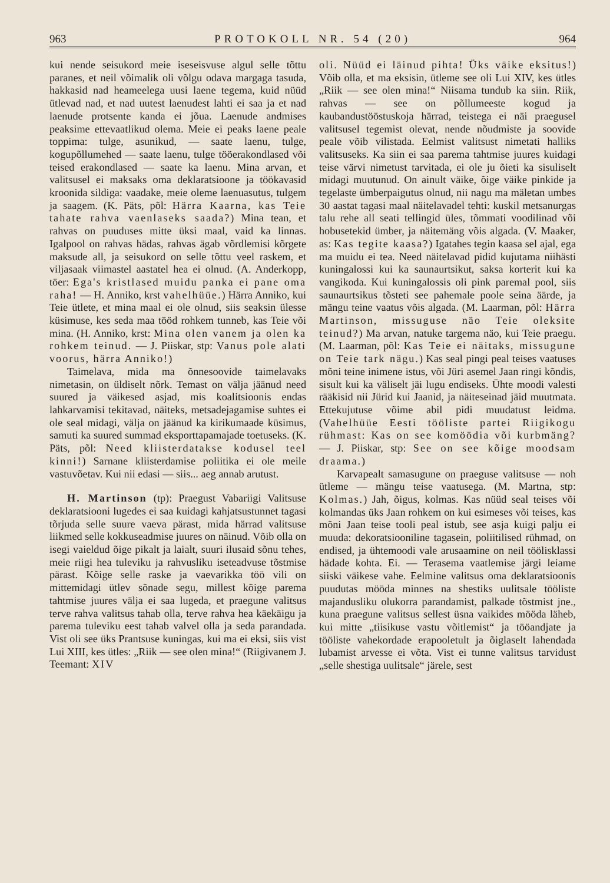963 PROTOKOLL NR. 54 (20) 964
kui nende seisukord meie iseseisvuse algul selle tõttu paranes, et neil võimalik oli võlgu odava margaga tasuda, hakkasid nad heameelega uusi laene tegema, kuid nüüd ütlevad nad, et nad uutest laenudest lahti ei saa ja et nad laenude protsente kanda ei jõua. Laenude andmises peaksime ettevaatlikud olema. Meie ei peaks laene peale toppima: tulge, asunikud, — saate laenu, tulge, kogupõllumehed — saate laenu, tulge tööerakondlased või teised erakondlased — saate ka laenu. Mina arvan, et valitsusel ei maksaks oma deklaratsioone ja töökavasid kroonida sildiga: vaadake, meie oleme laenuasutus, tulgem ja saagem. (K. Päts, põl: Härra Kaarna, kas Teie tahate rahva vaenlaseks saada?) Mina tean, et rahvas on puuduses mitte üksi maal, vaid ka linnas. Igalpool on rahvas hädas, rahvas ägab võrdlemisi kõrgete maksude all, ja seisukord on selle tõttu veel raskem, et viljasaak viimastel aastatel hea ei olnud. (A. Anderkopp, töer: Ega's kristlased muidu panka ei pane oma raha! — H. Anniko, krst vahelhüüe.) Härra Anniko, kui Teie ütlete, et mina maal ei ole olnud, siis seaksin ülesse küsimuse, kes seda maa tööd rohkem tunneb, kas Teie või mina. (H. Anniko, krst: Mina olen vanem ja olen ka rohkem teinud. — J. Piiskar, stp: Vanus pole alati voorus, härra Anniko!)
Taimelava, mida ma õnnesoovide taimelavaks nimetasin, on üldiselt nõrk. Temast on välja jäänud need suured ja väikesed asjad, mis koalitsioonis endas lahkarvamisi tekitavad, näiteks, metsadejagamise suhtes ei ole seal midagi, välja on jäänud ka kirikumaade küsimus, samuti ka suured summad eksporttapamajade toetuseks. (K. Päts, põl: Need kliisterdatakse kodusel teel kinni!) Sarnane kliisterdamise poliitika ei ole meile vastuvõetav. Kui nii edasi — siis... aeg annab arutust.
H. Martinson (tp): Praegust Vabariigi Valitsuse deklaratsiooni lugedes ei saa kuidagi kahjatsustunnet tagasi tõrjuda selle suure vaeva pärast, mida härrad valitsuse liikmed selle kokkuseadmise juures on näinud. Võib olla on isegi vaieldud õige pikalt ja laialt, suuri ilusaid sõnu tehes, meie riigi hea tuleviku ja rahvusliku iseteadvuse tõstmise pärast. Kõige selle raske ja vaevarikka töö vili on mittemidagi ütlev sõnade segu, millest kõige parema tahtmise juures välja ei saa lugeda, et praegune valitsus terve rahva valitsus tahab olla, terve rahva hea käekäigu ja parema tuleviku eest tahab valvel olla ja seda parandada. Vist oli see üks Prantsuse kuningas, kui ma ei eksi, siis vist Lui XIII, kes ütles: „Riik — see olen mina!“ (Riigivanem J. Teemant: XIV
oli. Nüüd ei läinud pihta! Üks väike eksitus!) Võib olla, et ma eksisin, ütleme see oli Lui XIV, kes ütles „Riik — see olen mina!“ Niisama tundub ka siin. Riik, rahvas — see on põllumeeste kogud ja kaubandustööstuskoja härrad, teistega ei näi praegusel valitsusel tegemist olevat, nende nõudmiste ja soovide peale võib vilistada. Eelmist valitsust nimetati halliks valitsuseks. Ka siin ei saa parema tahtmise juures kuidagi teise värvi nimetust tarvitada, ei ole ju õieti ka sisuliselt midagi muutunud. On ainult väike, õige väike pinkide ja tegelaste ümberpaigutus olnud, nii nagu ma mäletan umbes 30 aastat tagasi maal näitelavadel tehti: kuskil metsanurgas talu rehe all seati tellingid üles, tõmmati voodilinad või hobusetekid ümber, ja näitemäng võis algada. (V. Maaker, as: Kas tegite kaasa?) Igatahes tegin kaasa sel ajal, ega ma muidu ei tea. Need näitelavad pidid kujutama niihästi kuningalossi kui ka saunaurtsikut, saksa korterit kui ka vangikoda. Kui kuningalossis oli pink paremal pool, siis saunaurtsikus tõsteti see pahemale poole seina äärde, ja mängu teine vaatus võis algada. (M. Laarman, põl: Härra Martinson, missuguse näo Teie oleksite teinud?) Ma arvan, natuke targema näo, kui Teie praegu. (M. Laarman, põl: Kas Teie ei näitaks, missugune on Teie tark nägu.) Kas seal pingi peal teises vaatuses mõni teine inimene istus, või Jüri asemel Jaan ringi kõndis, sisult kui ka väliselt jäi lugu endiseks. Ühte moodi valesti rääkisid nii Jürid kui Jaanid, ja näiteseinad jäid muutmata. Ettekujutuse võime abil pidi muudatust leidma. (Vahelhüüe Eesti tööliste partei Riigikogu rühmast: Kas on see komöödia või kurbmäng? — J. Piiskar, stp: See on see kõige moodsam draama.)
Karvapealt samasugune on praeguse valitsuse — noh ütleme — mängu teise vaatusega. (M. Martna, stp: Kolmas.) Jah, õigus, kolmas. Kas nüüd seal teises või kolmandas üks Jaan rohkem on kui esimeses või teises, kas mõni Jaan teise tooli peal istub, see asja kuigi palju ei muuda: dekoratsiooniline tagasein, poliitilised rühmad, on endised, ja ühtemoodi vale arusaamine on neil töölisklassi hädade kohta. Ei. — Terasema vaatlemise järgi leiame siiski väikese vahe. Eelmine valitsus oma deklaratsioonis puudutas mööda minnes na shestiks uulitsale tööliste majandusliku olukorra parandamist, palkade tõstmist jne., kuna praegune valitsus sellest üsna vaikides mööda läheb, kui mitte „tiisikuse vastu võitlemist“ ja tööandjate ja tööliste vahekordade erapooletult ja õiglaselt lahendada lubamist arvesse ei võta. Vist ei tunne valitsus tarvidust „selle shestiga uulitsale“ järele, sest